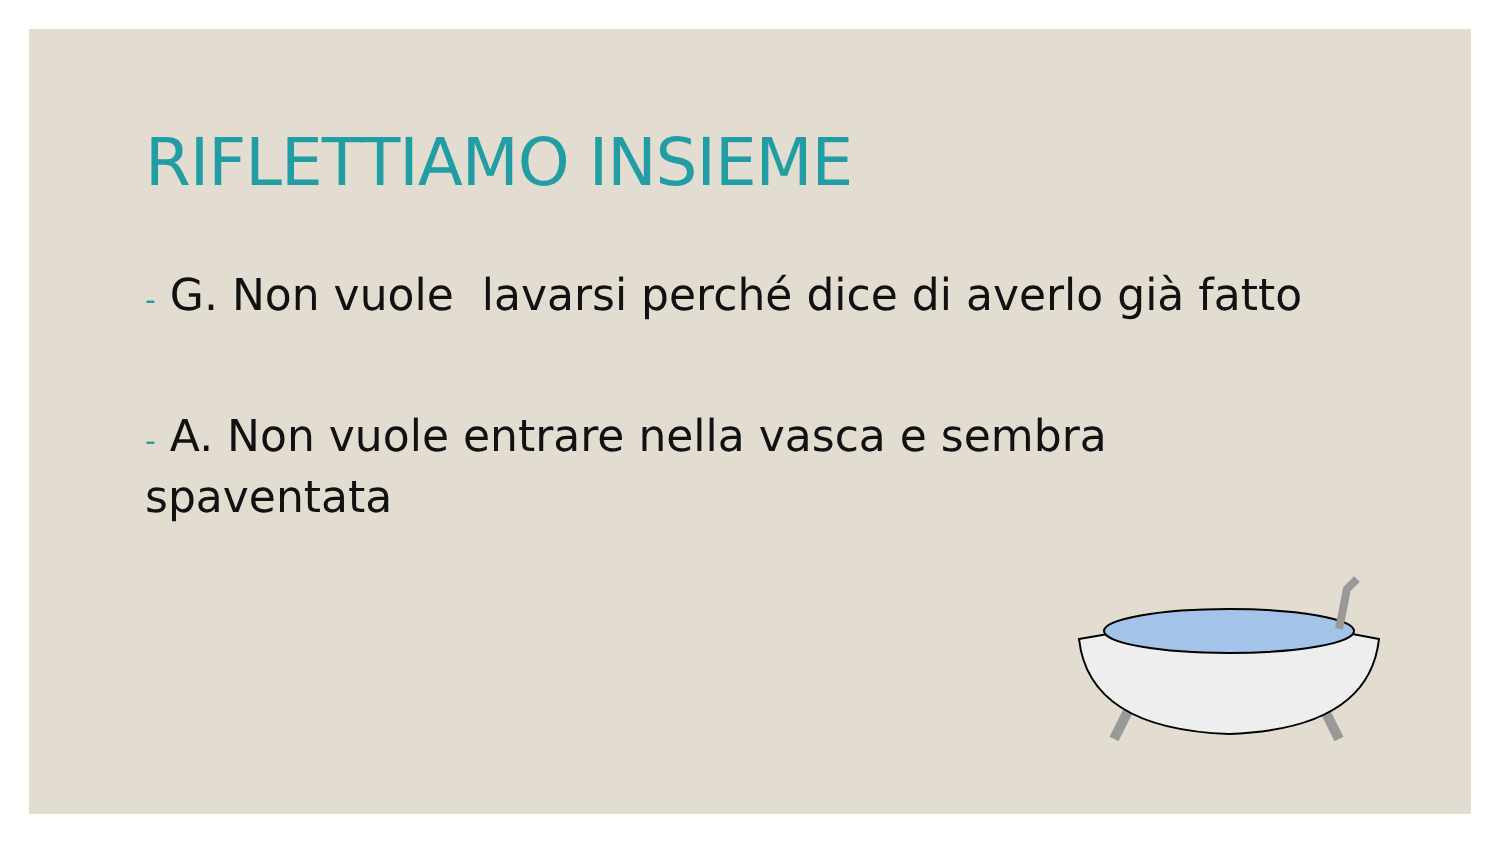RIFLETTIAMO INSIEME
- G. Non vuole lavarsi perché dice di averlo già fatto
- A. Non vuole entrare nella vasca e sembra spaventata